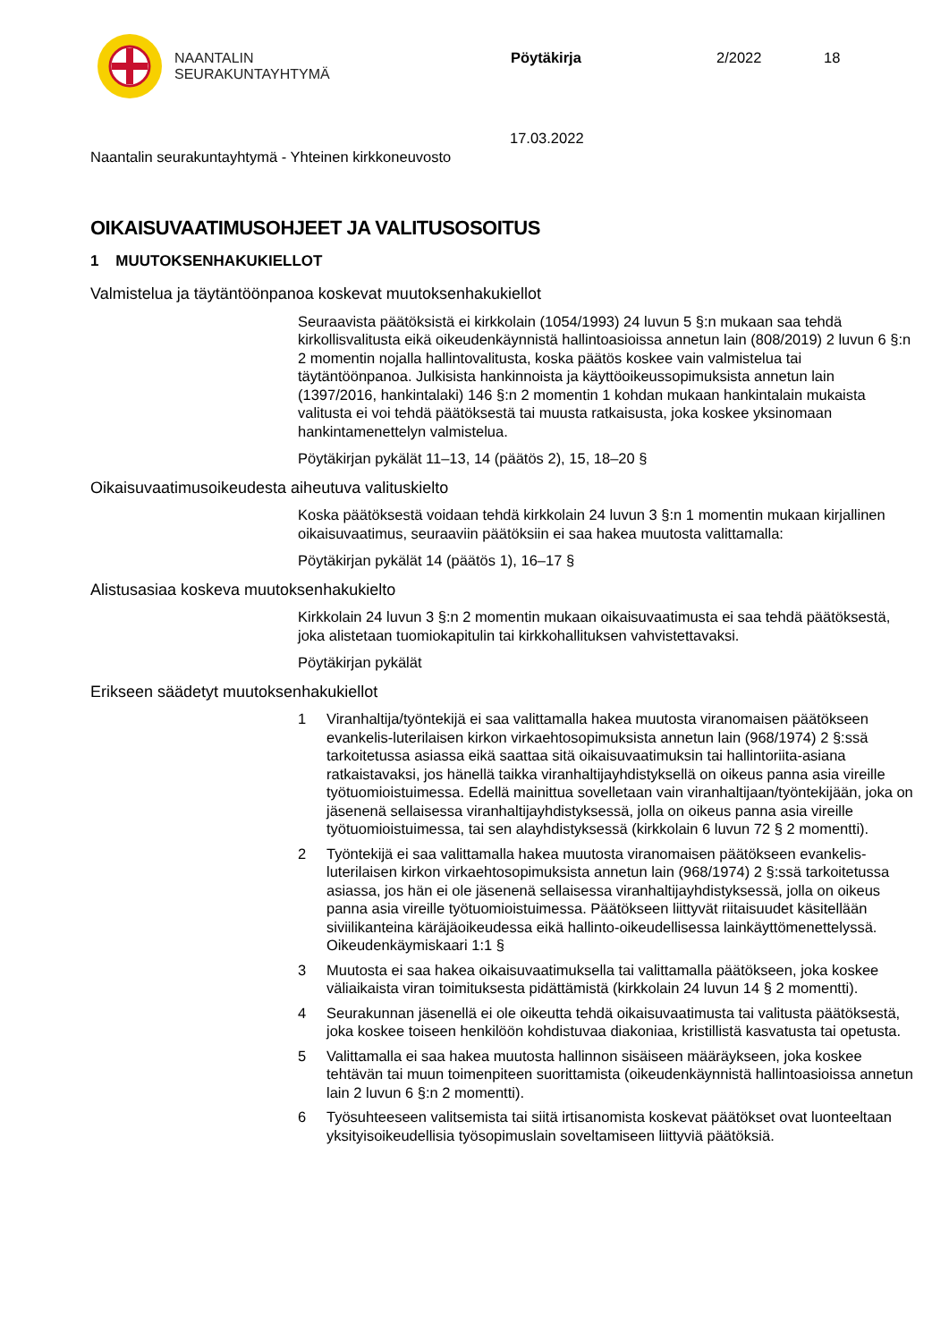NAANTALIN
SEURAKUNTAYHTYMÄ
Pöytäkirja 2/2022 18
17.03.2022
Naantalin seurakuntayhtymä - Yhteinen kirkkoneuvosto
OIKAISUVAATIMUSOHJEET JA VALITUSOSOITUS
1 MUUTOKSENHAKUKIELLOT
Valmistelua ja täytäntöönpanoa koskevat muutoksenhakukiellot
Seuraavista päätöksistä ei kirkkolain (1054/1993) 24 luvun 5 §:n mukaan saa tehdä kirkollisvalitusta eikä oikeudenkäynnistä hallintoasioissa annetun lain (808/2019) 2 luvun 6 §:n 2 momentin nojalla hallintovalitusta, koska päätös koskee vain valmistelua tai täytäntöönpanoa. Julkisista hankinnoista ja käyttöoikeussopimuksista annetun lain (1397/2016, hankintalaki) 146 §:n 2 momentin 1 kohdan mukaan hankintalain mukaista valitusta ei voi tehdä päätöksestä tai muusta ratkaisusta, joka koskee yksinomaan hankintamenettelyn valmistelua.
Pöytäkirjan pykälät 11–13, 14 (päätös 2), 15, 18–20 §
Oikaisuvaatimusoikeudesta aiheutuva valituskielto
Koska päätöksestä voidaan tehdä kirkkolain 24 luvun 3 §:n 1 momentin mukaan kirjallinen oikaisuvaatimus, seuraaviin päätöksiin ei saa hakea muutosta valittamalla:
Pöytäkirjan pykälät 14 (päätös 1), 16–17 §
Alistusasiaa koskeva muutoksenhakukielto
Kirkkolain 24 luvun 3 §:n 2 momentin mukaan oikaisuvaatimusta ei saa tehdä päätöksestä, joka alistetaan tuomiokapitulin tai kirkkohallituksen vahvistettavaksi.
Pöytäkirjan pykälät
Erikseen säädetyt muutoksenhakukiellot
1 Viranhaltija/työntekijä ei saa valittamalla hakea muutosta viranomaisen päätökseen evankelis-luterilaisen kirkon virkaehtosopimuksista annetun lain (968/1974) 2 §:ssä tarkoitetussa asiassa eikä saattaa sitä oikaisuvaatimuksin tai hallintoriita-asiana ratkaistavaksi, jos hänellä taikka viranhaltijayhdistyksellä on oikeus panna asia vireille työtuomioistuimessa. Edellä mainittua sovelletaan vain viranhaltijaan/työntekijään, joka on jäsenenä sellaisessa viranhaltijayhdistyksessä, jolla on oikeus panna asia vireille työtuomioistuimessa, tai sen alayhdistyksessä (kirkkolain 6 luvun 72 § 2 momentti).
2 Työntekijä ei saa valittamalla hakea muutosta viranomaisen päätökseen evankelis-luterilaisen kirkon virkaehtosopimuksista annetun lain (968/1974) 2 §:ssä tarkoitetussa asiassa, jos hän ei ole jäsenenä sellaisessa viranhaltijayhdistyksessä, jolla on oikeus panna asia vireille työtuomioistuimessa. Päätökseen liittyvät riitaisuudet käsitellään siviilikanteina käräjäoikeudessa eikä hallinto-oikeudellisessa lainkäyttömenettelyssä. Oikeudenkäymiskaari 1:1 §
3 Muutosta ei saa hakea oikaisuvaatimuksella tai valittamalla päätökseen, joka koskee väliaikaista viran toimituksesta pidättämistä (kirkkolain 24 luvun 14 § 2 momentti).
4 Seurakunnan jäsenellä ei ole oikeutta tehdä oikaisuvaatimusta tai valitusta päätöksestä, joka koskee toiseen henkilöön kohdistuvaa diakoniaa, kristillistä kasvatusta tai opetusta.
5 Valittamalla ei saa hakea muutosta hallinnon sisäiseen määräykseen, joka koskee tehtävän tai muun toimenpiteen suorittamista (oikeudenkäynnistä hallintoasioissa annetun lain 2 luvun 6 §:n 2 momentti).
6 Työsuhteeseen valitsemista tai siitä irtisanomista koskevat päätökset ovat luonteeltaan yksityisoikeudellisia työsopimuslain soveltamiseen liittyviä päätöksiä.